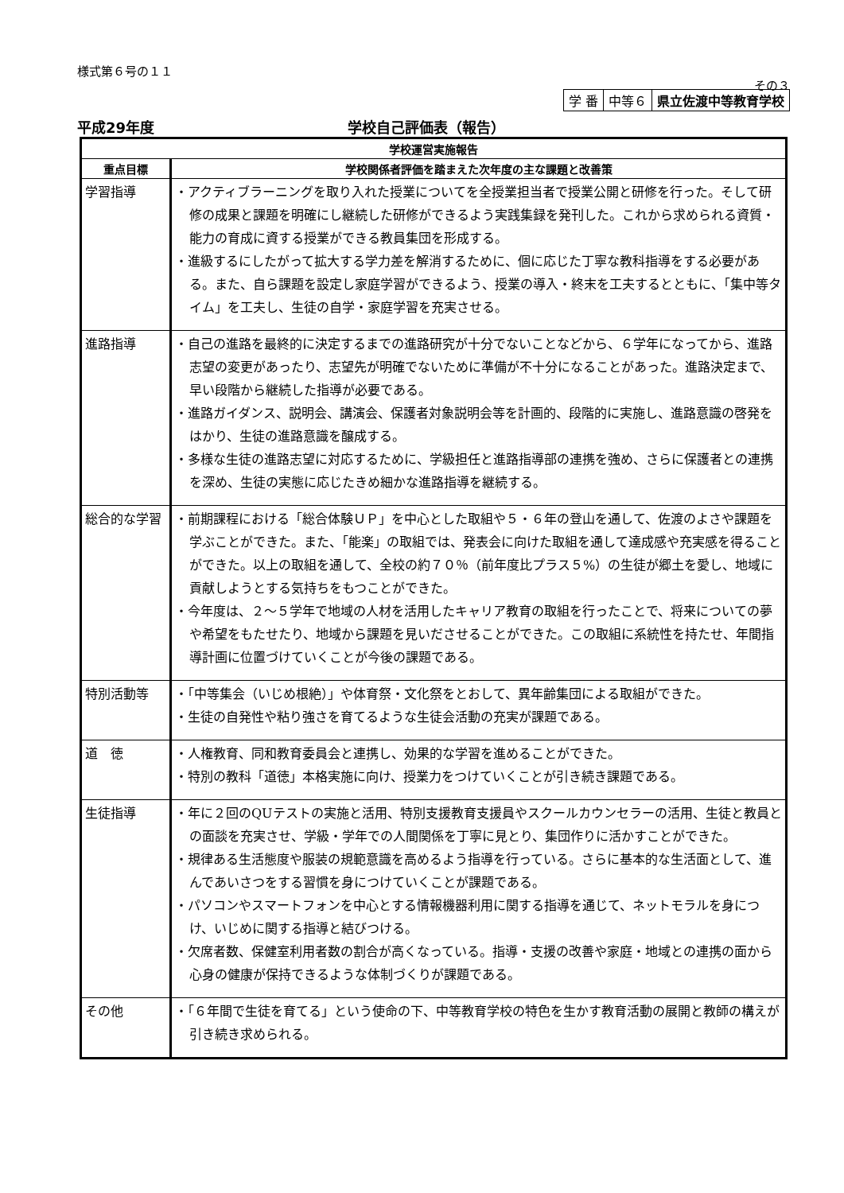様式第６号の１１
その３
| 学 番 | 中等６ | 県立佐渡中等教育学校 |
平成29年度 学校自己評価表（報告）
| 学校運営実施報告 | |
| --- | --- |
| 重点目標 | 学校関係者評価を踏まえた次年度の主な課題と改善策 |
| 学習指導 | ・アクティブラーニングを取り入れた授業についてを全授業担当者で授業公開と研修を行った。そして研修の成果と課題を明確にし継続した研修ができるよう実践集録を発刊した。これから求められる資質・能力の育成に資する授業ができる教員集団を形成する。 ・進級するにしたがって拡大する学力差を解消するために、個に応じた丁寧な教科指導をする必要がある。また、自ら課題を設定し家庭学習ができるよう、授業の導入・終末を工夫するとともに、「集中等タイム」を工夫し、生徒の自学・家庭学習を充実させる。 |
| 進路指導 | ・自己の進路を最終的に決定するまでの進路研究が十分でないことなどから、６学年になってから、進路志望の変更があったり、志望先が明確でないために準備が不十分になることがあった。進路決定まで、早い段階から継続した指導が必要である。 ・進路ガイダンス、説明会、講演会、保護者対象説明会等を計画的、段階的に実施し、進路意識の啓発をはかり、生徒の進路意識を醸成する。 ・多様な生徒の進路志望に対応するために、学級担任と進路指導部の連携を強め、さらに保護者との連携を深め、生徒の実態に応じたきめ細かな進路指導を継続する。 |
| 総合的な学習 | ・前期課程における「総合体験ＵＰ」を中心とした取組や５・６年の登山を通して、佐渡のよさや課題を学ぶことができた。また、「能楽」の取組では、発表会に向けた取組を通して達成感や充実感を得ることができた。以上の取組を通して、全校の約７０％（前年度比プラス５%）の生徒が郷土を愛し、地域に貢献しようとする気持ちをもつことができた。 ・今年度は、２～５学年で地域の人材を活用したキャリア教育の取組を行ったことで、将来についての夢や希望をもたせたり、地域から課題を見いださせることができた。この取組に系統性を持たせ、年間指導計画に位置づけていくことが今後の課題である。 |
| 特別活動等 | ・「中等集会（いじめ根絶）」や体育祭・文化祭をとおして、異年齢集団による取組ができた。 ・生徒の自発性や粘り強さを育てるような生徒会活動の充実が課題である。 |
| 道 徳 | ・人権教育、同和教育委員会と連携し、効果的な学習を進めることができた。 ・特別の教科「道徳」本格実施に向け、授業力をつけていくことが引き続き課題である。 |
| 生徒指導 | ・年に２回のQUテストの実施と活用、特別支援教育支援員やスクールカウンセラーの活用、生徒と教員との面談を充実させ、学級・学年での人間関係を丁寧に見とり、集団作りに活かすことができた。 ・規律ある生活態度や服装の規範意識を高めるよう指導を行っている。さらに基本的な生活面として、進んであいさつをする習慣を身につけていくことが課題である。 ・パソコンやスマートフォンを中心とする情報機器利用に関する指導を通じて、ネットモラルを身につけ、いじめに関する指導と結びつける。 ・欠席者数、保健室利用者数の割合が高くなっている。指導・支援の改善や家庭・地域との連携の面から心身の健康が保持できるような体制づくりが課題である。 |
| その他 | ・「６年間で生徒を育てる」という使命の下、中等教育学校の特色を生かす教育活動の展開と教師の構えが引き続き求められる。 |